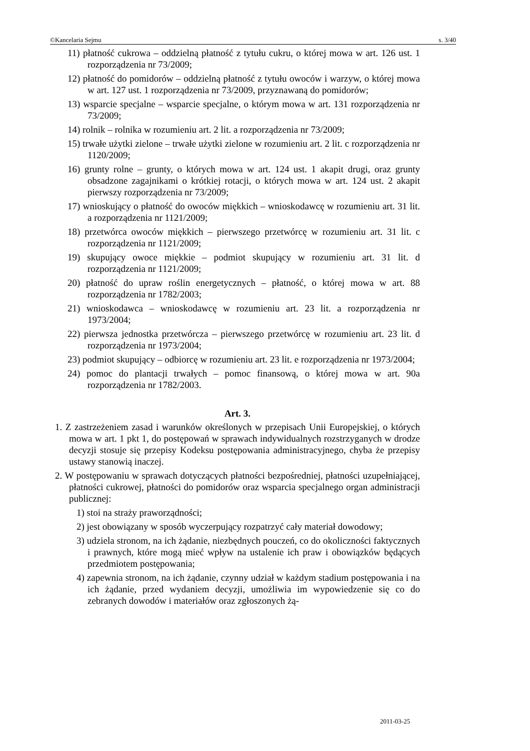©Kancelaria Sejmu s. 3/40
11) płatność cukrowa – oddzielną płatność z tytułu cukru, o której mowa w art. 126 ust. 1 rozporządzenia nr 73/2009;
12) płatność do pomidorów – oddzielną płatność z tytułu owoców i warzyw, o której mowa w art. 127 ust. 1 rozporządzenia nr 73/2009, przyznawaną do pomidorów;
13) wsparcie specjalne – wsparcie specjalne, o którym mowa w art. 131 rozporządzenia nr 73/2009;
14) rolnik – rolnika w rozumieniu art. 2 lit. a rozporządzenia nr 73/2009;
15) trwałe użytki zielone – trwałe użytki zielone w rozumieniu art. 2 lit. c rozporządzenia nr 1120/2009;
16) grunty rolne – grunty, o których mowa w art. 124 ust. 1 akapit drugi, oraz grunty obsadzone zagajnikami o krótkiej rotacji, o których mowa w art. 124 ust. 2 akapit pierwszy rozporządzenia nr 73/2009;
17) wnioskujący o płatność do owoców miękkich – wnioskodawcę w rozumieniu art. 31 lit. a rozporządzenia nr 1121/2009;
18) przetwórca owoców miękkich – pierwszego przetwórcę w rozumieniu art. 31 lit. c rozporządzenia nr 1121/2009;
19) skupujący owoce miękkie – podmiot skupujący w rozumieniu art. 31 lit. d rozporządzenia nr 1121/2009;
20) płatność do upraw roślin energetycznych – płatność, o której mowa w art. 88 rozporządzenia nr 1782/2003;
21) wnioskodawca – wnioskodawcę w rozumieniu art. 23 lit. a rozporządzenia nr 1973/2004;
22) pierwsza jednostka przetwórcza – pierwszego przetwórcę w rozumieniu art. 23 lit. d rozporządzenia nr 1973/2004;
23) podmiot skupujący – odbiorcę w rozumieniu art. 23 lit. e rozporządzenia nr 1973/2004;
24) pomoc do plantacji trwałych – pomoc finansową, o której mowa w art. 90a rozporządzenia nr 1782/2003.
Art. 3.
1. Z zastrzeżeniem zasad i warunków określonych w przepisach Unii Europejskiej, o których mowa w art. 1 pkt 1, do postępowań w sprawach indywidualnych rozstrzyganych w drodze decyzji stosuje się przepisy Kodeksu postępowania administracyjnego, chyba że przepisy ustawy stanowią inaczej.
2. W postępowaniu w sprawach dotyczących płatności bezpośredniej, płatności uzupełniającej, płatności cukrowej, płatności do pomidorów oraz wsparcia specjalnego organ administracji publicznej:
1) stoi na straży praworządności;
2) jest obowiązany w sposób wyczerpujący rozpatrzyć cały materiał dowodowy;
3) udziela stronom, na ich żądanie, niezbędnych pouczeń, co do okoliczności faktycznych i prawnych, które mogą mieć wpływ na ustalenie ich praw i obowiązków będących przedmiotem postępowania;
4) zapewnia stronom, na ich żądanie, czynny udział w każdym stadium postępowania i na ich żądanie, przed wydaniem decyzji, umożliwia im wypowiedzenie się co do zebranych dowodów i materiałów oraz zgłoszonych żą-
2011-03-25